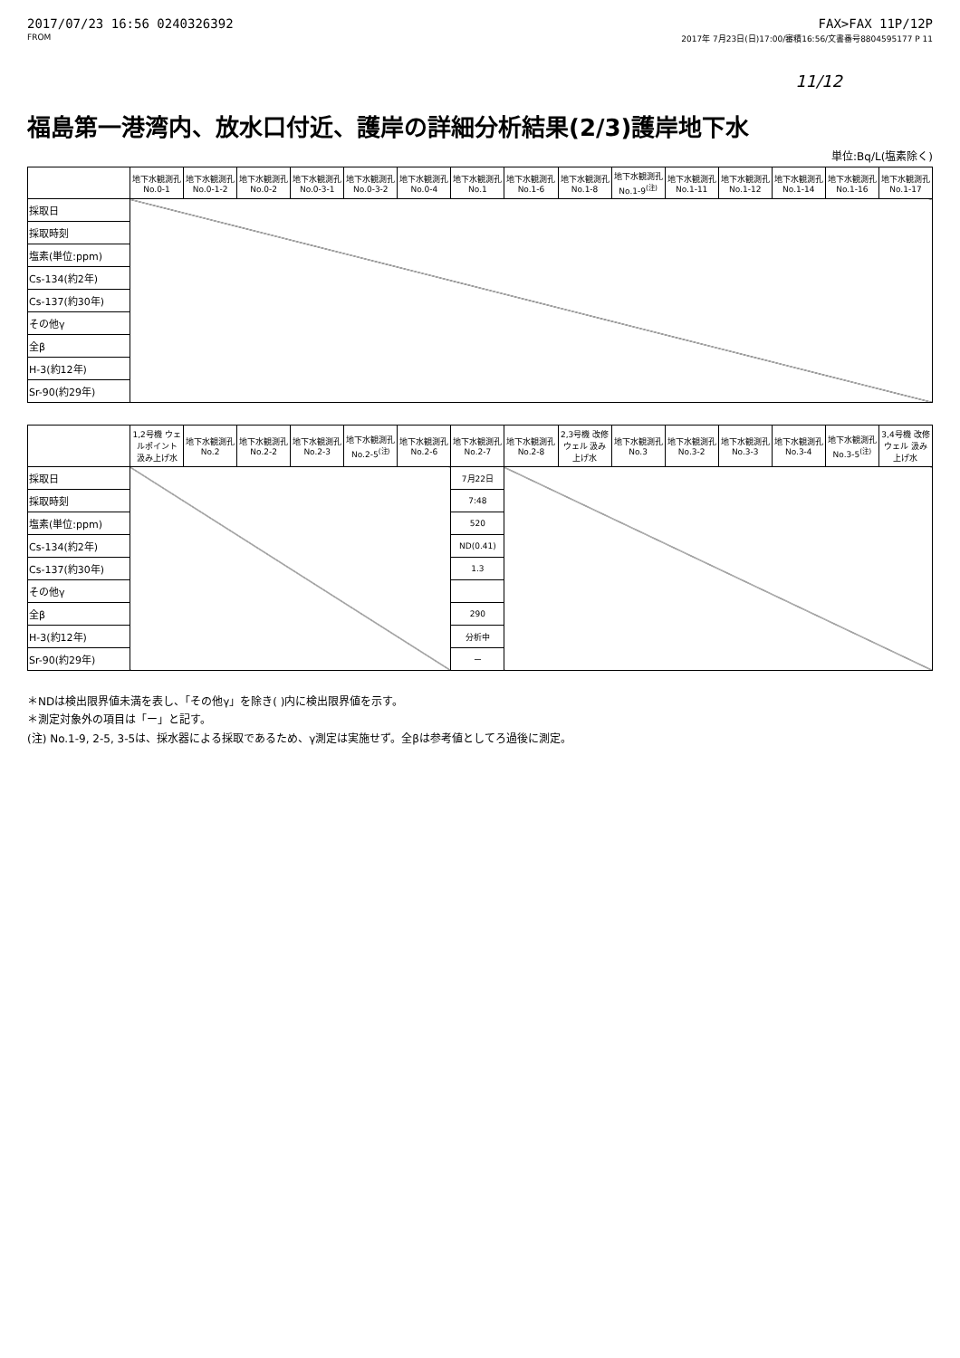2017/07/23 16:56 0240326392 FAX>FAX 11P/12P
FROM 2017年 7月23日(日)17:00/審積16:56/文書番号8804595177 P 11
11/12
福島第一港湾内、放水口付近、護岸の詳細分析結果(2/3)護岸地下水
単位:Bq/L(塩素除く)
| | 地下水観測孔 No.0-1 | 地下水観測孔 No.0-1-2 | 地下水観測孔 No.0-2 | 地下水観測孔 No.0-3-1 | 地下水観測孔 No.0-3-2 | 地下水観測孔 No.0-4 | 地下水観測孔 No.1 | 地下水観測孔 No.1-6 | 地下水観測孔 No.1-8 | 地下水観測孔 No.1-9<sup>(注)</sup> | 地下水観測孔 No.1-11 | 地下水観測孔 No.1-12 | 地下水観測孔 No.1-14 | 地下水観測孔 No.1-16 | 地下水観測孔 No.1-17 |
| --- | --- | --- | --- | --- | --- | --- | --- | --- | --- | --- | --- | --- | --- | --- | --- |
| 採取日 | | | | | | | | | | | | | | | |
| 採取時刻 | | | | | | | | | | | | | | | |
| 塩素(単位:ppm) | | | | | | | | | | | | | | | |
| Cs-134(約2年) | | | | | | | | | | | | | | | |
| Cs-137(約30年) | | | | | | | | | | | | | | | |
| その他γ | | | | | | | | | | | | | | | |
| 全β | | | | | | | | | | | | | | | |
| H-3(約12年) | | | | | | | | | | | | | | | |
| Sr-90(約29年) | | | | | | | | | | | | | | | |
| | 1,2号機 ウェルポイント 汲み上げ水 | 地下水観測孔 No.2 | 地下水観測孔 No.2-2 | 地下水観測孔 No.2-3 | 地下水観測孔 No.2-5<sup>(注)</sup> | 地下水観測孔 No.2-6 | 地下水観測孔 No.2-7 | 地下水観測孔 No.2-8 | 2,3号機 改修ウェル 汲み上げ水 | 地下水観測孔 No.3 | 地下水観測孔 No.3-2 | 地下水観測孔 No.3-3 | 地下水観測孔 No.3-4 | 地下水観測孔 No.3-5<sup>(注)</sup> | 3,4号機 改修ウェル 汲み上げ水 |
| --- | --- | --- | --- | --- | --- | --- | --- | --- | --- | --- | --- | --- | --- | --- | --- |
| 採取日 | | | | | | | 7月22日 | | | | | | | | |
| 採取時刻 | | | | | | | 7:48 | | | | | | | | |
| 塩素(単位:ppm) | | | | | | | 520 | | | | | | | | |
| Cs-134(約2年) | | | | | | | ND(0.41) | | | | | | | | |
| Cs-137(約30年) | | | | | | | 1.3 | | | | | | | | |
| その他γ | | | | | | | | | | | | | | | |
| 全β | | | | | | | 290 | | | | | | | | |
| H-3(約12年) | | | | | | | 分析中 | | | | | | | | |
| Sr-90(約29年) | | | | | | | ー | | | | | | | | |
＊NDは検出限界値未満を表し、「その他γ」を除き( )内に検出限界値を示す。
＊測定対象外の項目は「ー」と記す。
(注) No.1-9, 2-5, 3-5は、採水器による採取であるため、γ測定は実施せず。全βは参考値としてろ過後に測定。